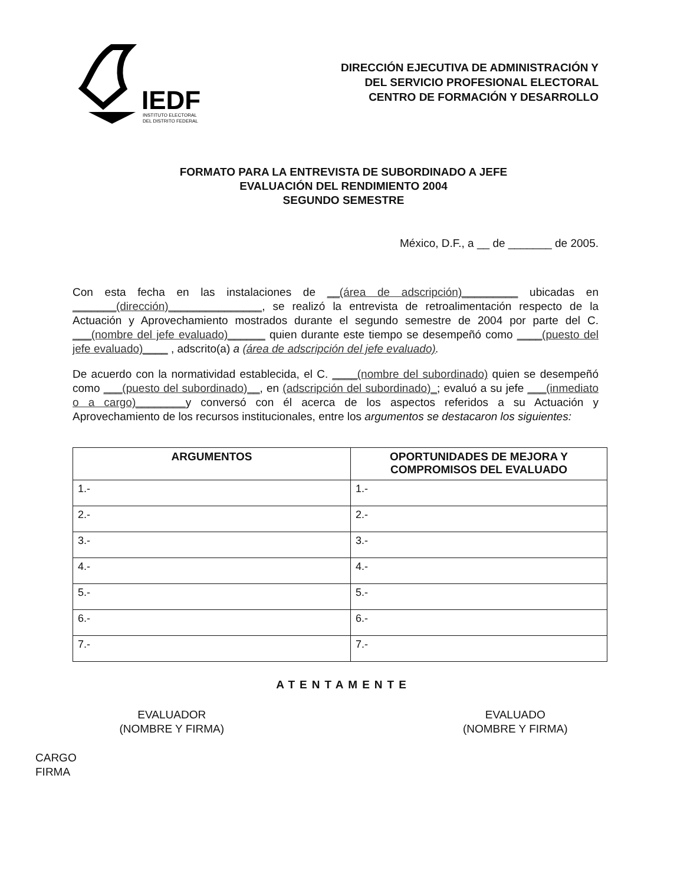IEDF
INSTITUTO ELECTORAL
DEL DISTRITO FEDERAL
DIRECCIÓN EJECUTIVA DE ADMINISTRACIÓN Y
DEL SERVICIO PROFESIONAL ELECTORAL
CENTRO DE FORMACIÓN Y DESARROLLO
FORMATO PARA LA ENTREVISTA DE SUBORDINADO A JEFE
EVALUACIÓN DEL RENDIMIENTO 2004
SEGUNDO SEMESTRE
México, D.F., a __ de _______ de 2005.
Con esta fecha en las instalaciones de __(área de adscripción)_________ ubicadas en _______(dirección)_______________, se realizó la entrevista de retroalimentación respecto de la Actuación y Aprovechamiento mostrados durante el segundo semestre de 2004 por parte del C. ___(nombre del jefe evaluado)______ quien durante este tiempo se desempeñó como ____(puesto del jefe evaluado)____ , adscrito(a) a (área de adscripción del jefe evaluado).
De acuerdo con la normatividad establecida, el C. ____(nombre del subordinado) quien se desempeñó como ___(puesto del subordinado)__, en (adscripción del subordinado)_; evaluó a su jefe ___(inmediato o a cargo)________y conversó con él acerca de los aspectos referidos a su Actuación y Aprovechamiento de los recursos institucionales, entre los argumentos se destacaron los siguientes:
| ARGUMENTOS | OPORTUNIDADES DE MEJORA Y COMPROMISOS DEL EVALUADO |
| --- | --- |
| 1.- | 1.- |
| 2.- | 2.- |
| 3.- | 3.- |
| 4.- | 4.- |
| 5.- | 5.- |
| 6.- | 6.- |
| 7.- | 7.- |
ATENTAMENTE
EVALUADOR
(NOMBRE Y FIRMA)
EVALUADO
(NOMBRE Y FIRMA)
CARGO
FIRMA